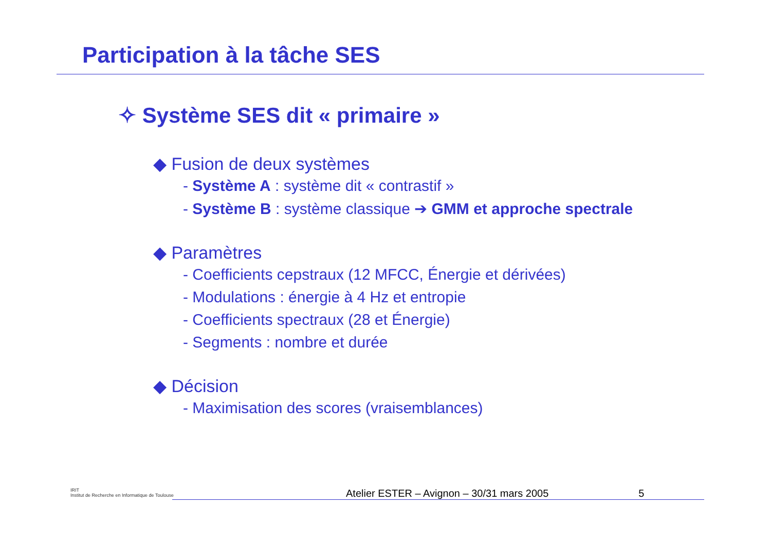Participation à la tâche SES
✧ Système SES dit « primaire »
◆ Fusion de deux systèmes
- Système A : système dit « contrastif »
- Système B : système classique ➔ GMM et approche spectrale
◆ Paramètres
- Coefficients cepstraux (12 MFCC, Énergie et dérivées)
- Modulations : énergie à 4 Hz et entropie
- Coefficients spectraux (28 et Énergie)
- Segments : nombre et durée
◆ Décision
- Maximisation des scores (vraisemblances)
IRIT
Institut de Recherche en Informatique de Toulouse
Atelier ESTER – Avignon – 30/31 mars 2005 5